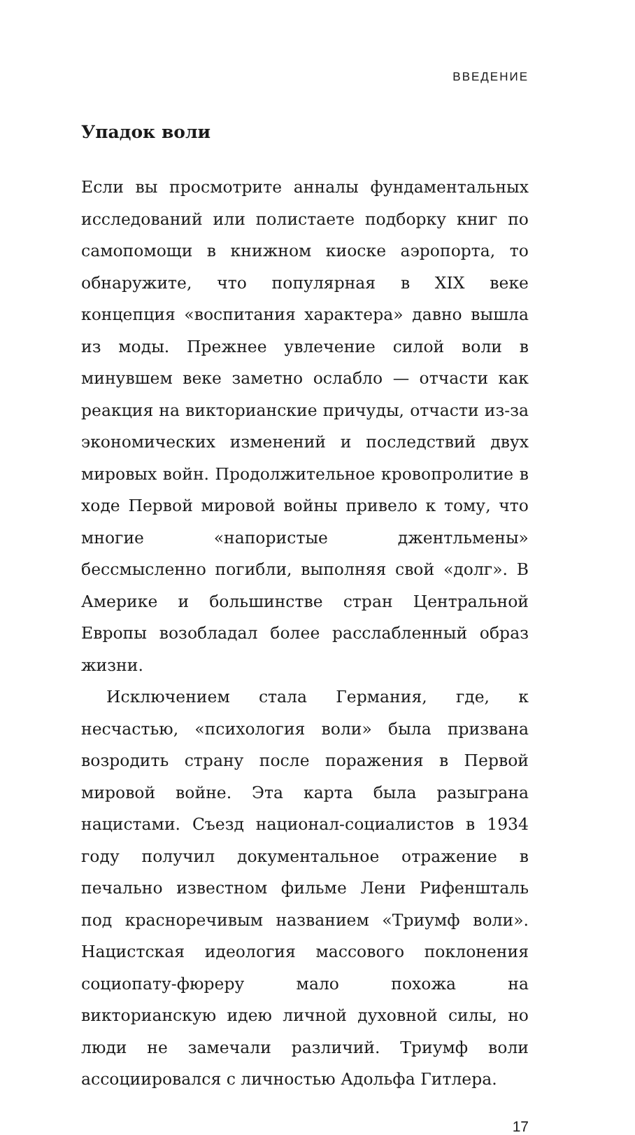ВВЕДЕНИЕ
Упадок воли
Если вы просмотрите анналы фундаментальных исследований или полистаете подборку книг по самопомощи в книжном киоске аэропорта, то обнаружите, что популярная в XIX веке концепция «воспитания характера» давно вышла из моды. Прежнее увлечение силой воли в минувшем веке заметно ослабло — отчасти как реакция на викторианские причуды, отчасти из-за экономических изменений и последствий двух мировых войн. Продолжительное кровопролитие в ходе Первой мировой войны привело к тому, что многие «напористые джентльмены» бессмысленно погибли, выполняя свой «долг». В Америке и большинстве стран Центральной Европы возобладал более расслабленный образ жизни.
Исключением стала Германия, где, к несчастью, «психология воли» была призвана возродить страну после поражения в Первой мировой войне. Эта карта была разыграна нацистами. Съезд национал-социалистов в 1934 году получил документальное отражение в печально известном фильме Лени Рифеншталь под красноречивым названием «Триумф воли». Нацистская идеология массового поклонения социопату-фюреру мало похожа на викторианскую идею личной духовной силы, но люди не замечали различий. Триумф воли ассоциировался с личностью Адольфа Гитлера.
17